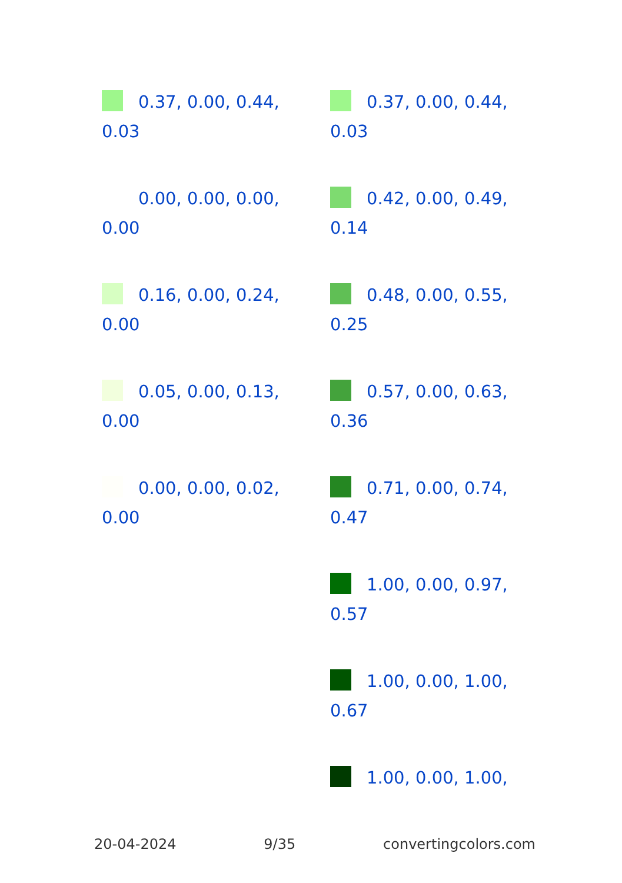0.37, 0.00, 0.44, 0.03
0.00, 0.00, 0.00, 0.00
0.16, 0.00, 0.24, 0.00
0.05, 0.00, 0.13, 0.00
0.00, 0.00, 0.02, 0.00
0.37, 0.00, 0.44, 0.03
0.42, 0.00, 0.49, 0.14
0.48, 0.00, 0.55, 0.25
0.57, 0.00, 0.63, 0.36
0.71, 0.00, 0.74, 0.47
1.00, 0.00, 0.97, 0.57
1.00, 0.00, 1.00, 0.67
1.00, 0.00, 1.00,
20-04-2024 9/35 convertingcolors.com